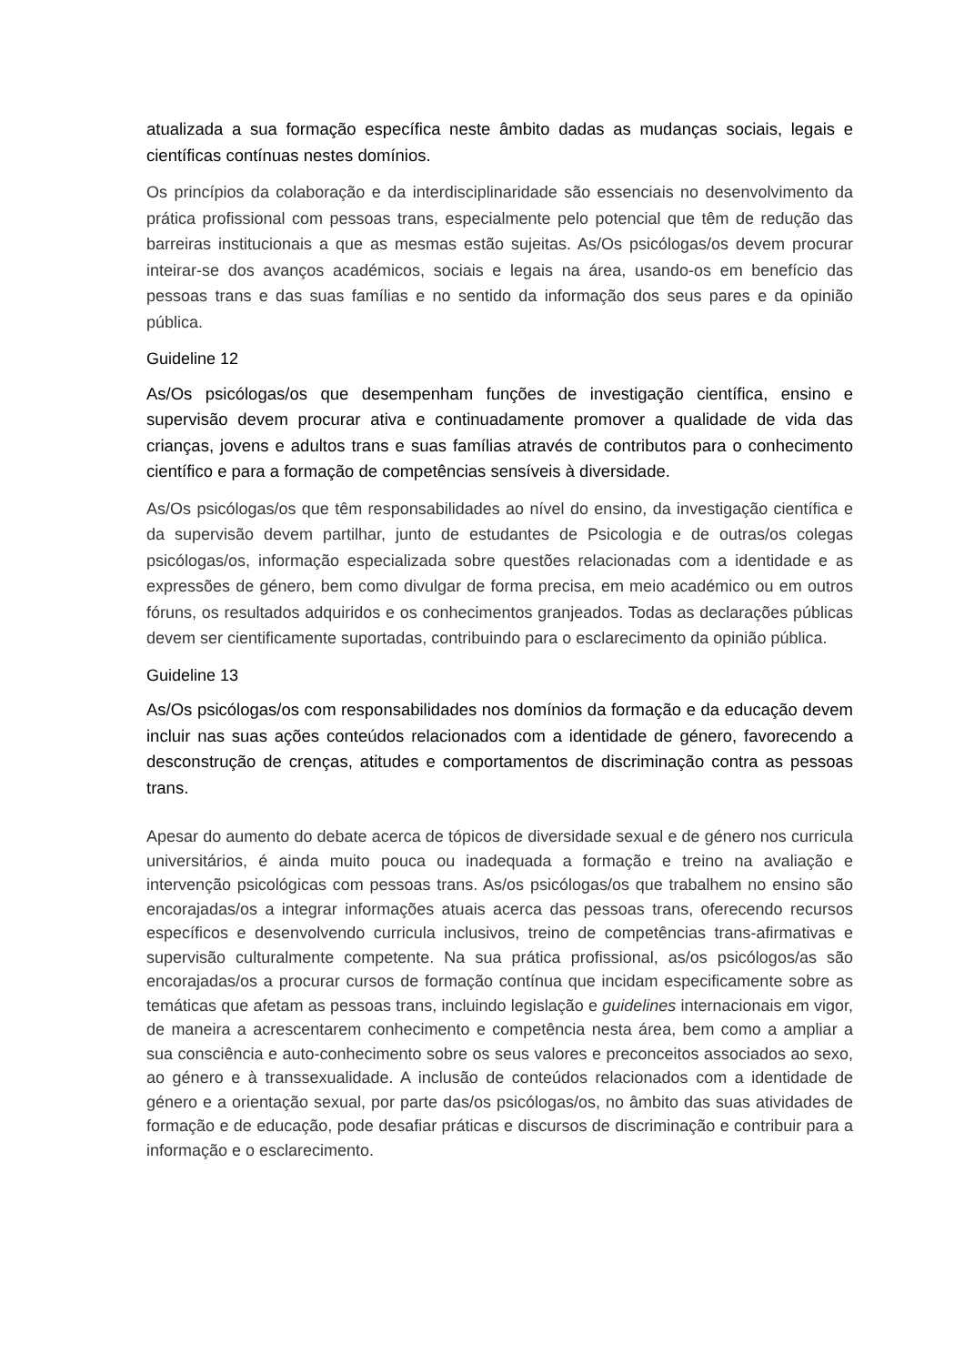atualizada a sua formação específica neste âmbito dadas as mudanças sociais, legais e científicas contínuas nestes domínios.
Os princípios da colaboração e da interdisciplinaridade são essenciais no desenvolvimento da prática profissional com pessoas trans, especialmente pelo potencial que têm de redução das barreiras institucionais a que as mesmas estão sujeitas. As/Os psicólogas/os devem procurar inteirar-se dos avanços académicos, sociais e legais na área, usando-os em benefício das pessoas trans e das suas famílias e no sentido da informação dos seus pares e da opinião pública.
Guideline 12
As/Os psicólogas/os que desempenham funções de investigação científica, ensino e supervisão devem procurar ativa e continuadamente promover a qualidade de vida das crianças, jovens e adultos trans e suas famílias através de contributos para o conhecimento científico e para a formação de competências sensíveis à diversidade.
As/Os psicólogas/os que têm responsabilidades ao nível do ensino, da investigação científica e da supervisão devem partilhar, junto de estudantes de Psicologia e de outras/os colegas psicólogas/os, informação especializada sobre questões relacionadas com a identidade e as expressões de género, bem como divulgar de forma precisa, em meio académico ou em outros fóruns, os resultados adquiridos e os conhecimentos granjeados. Todas as declarações públicas devem ser cientificamente suportadas, contribuindo para o esclarecimento da opinião pública.
Guideline 13
As/Os psicólogas/os com responsabilidades nos domínios da formação e da educação devem incluir nas suas ações conteúdos relacionados com a identidade de género, favorecendo a desconstrução de crenças, atitudes e comportamentos de discriminação contra as pessoas trans.
Apesar do aumento do debate acerca de tópicos de diversidade sexual e de género nos curricula universitários, é ainda muito pouca ou inadequada a formação e treino na avaliação e intervenção psicológicas com pessoas trans. As/os psicólogas/os que trabalhem no ensino são encorajadas/os a integrar informações atuais acerca das pessoas trans, oferecendo recursos específicos e desenvolvendo curricula inclusivos, treino de competências trans-afirmativas e supervisão culturalmente competente. Na sua prática profissional, as/os psicólogos/as são encorajadas/os a procurar cursos de formação contínua que incidam especificamente sobre as temáticas que afetam as pessoas trans, incluindo legislação e guidelines internacionais em vigor, de maneira a acrescentarem conhecimento e competência nesta área, bem como a ampliar a sua consciência e auto-conhecimento sobre os seus valores e preconceitos associados ao sexo, ao género e à transsexualidade. A inclusão de conteúdos relacionados com a identidade de género e a orientação sexual, por parte das/os psicólogas/os, no âmbito das suas atividades de formação e de educação, pode desafiar práticas e discursos de discriminação e contribuir para a informação e o esclarecimento.